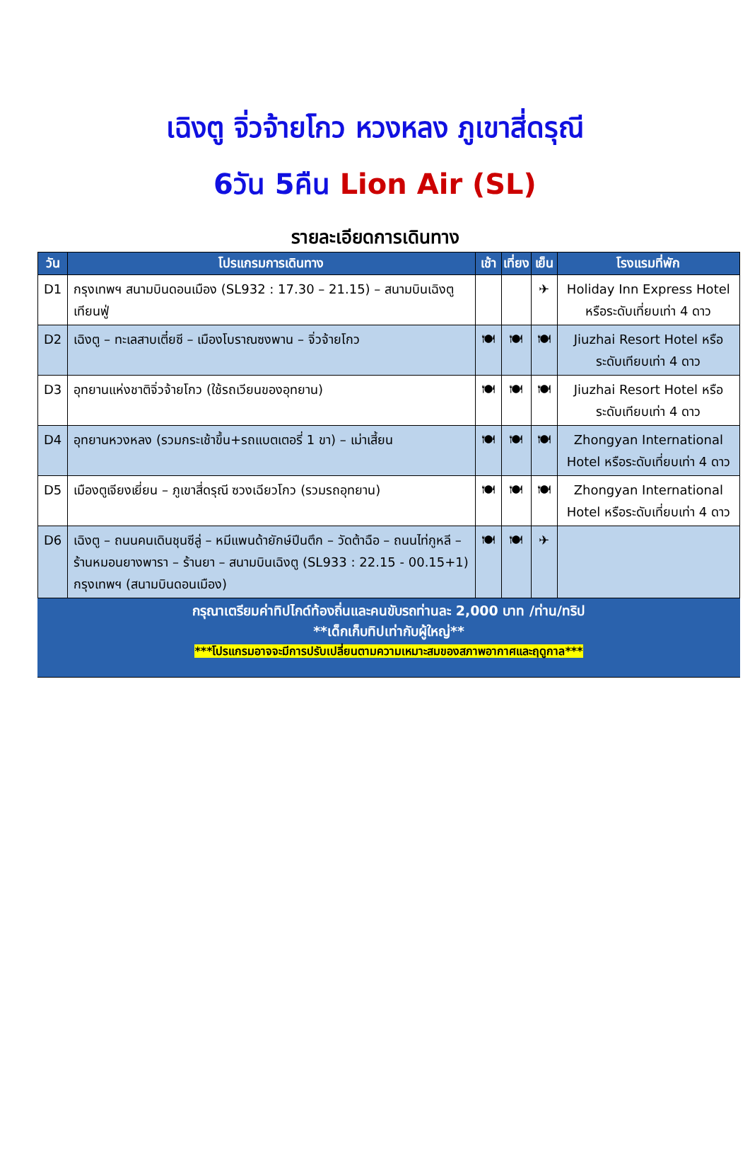เฉิงตู จิ่วจ้ายโกว หวงหลง ภูเขาสี่ดรุณี
6วัน 5คืน Lion Air (SL)
รายละเอียดการเดินทาง
| วัน | โปรแกรมการเดินทาง | เช้า | เที่ยง | เย็น | โรงแรมที่พัก |
| --- | --- | --- | --- | --- | --- |
| D1 | กรุงเทพฯ สนามบินดอนเมือง (SL932 : 17.30 – 21.15) – สนามบินเฉิงตูเทียนฟู่ | | | ✈ | Holiday Inn Express Hotel หรือระดับเที่ยบเท่า 4 ดาว |
| D2 | เฉิงตู – ทะเลสาบเตี๋ยซี – เมืองโบราณซงพาน – จิ่วจ้ายโกว | 🍽 | 🍽 | 🍽 | Jiuzhai Resort Hotel หรือระดับเทียบเท่า 4 ดาว |
| D3 | อุทยานแห่งชาติจิ่วจ้ายโกว (ใช้รถเวียนของอุทยาน) | 🍽 | 🍽 | 🍽 | Jiuzhai Resort Hotel หรือระดับเทียบเท่า 4 ดาว |
| D4 | อุทยานหวงหลง (รวมกระเช้าขึ้น+รถแบตเตอรี่ 1 ขา) – เม่าเสี้ยน | 🍽 | 🍽 | 🍽 | Zhongyan International Hotel หรือระดับเที่ยบเท่า 4 ดาว |
| D5 | เมืองตูเจียงเยี่ยน – ภูเขาสี่ดรุณี ซวงเฉียวโกว (รวมรถอุทยาน) | 🍽 | 🍽 | 🍽 | Zhongyan International Hotel หรือระดับเที่ยบเท่า 4 ดาว |
| D6 | เฉิงตู – ถนนคนเดินชุนซีลู่ – หมีแพนด้ายักษ์ปีนตึก – วัดต้าฉือ – ถนนไท่กูหลี – ร้านหมอนยางพารา – ร้านยา – สนามบินเฉิงตู (SL933 : 22.15 - 00.15+1) กรุงเทพฯ (สนามบินดอนเมือง) | 🍽 | 🍽 | ✈ | |
กรุณาเตรียมค่าทิปไกด์ท้องถิ่นและคนขับรถท่านละ 2,000 บาท /ท่าน/ทริป
**เด็กเก็บทิปเท่ากับผู้ใหญ่**
***โปรแกรมอาจจะมีการปรับเปลี่ยนตามความเหมาะสมของสภาพอากาศและฤดูกาล***